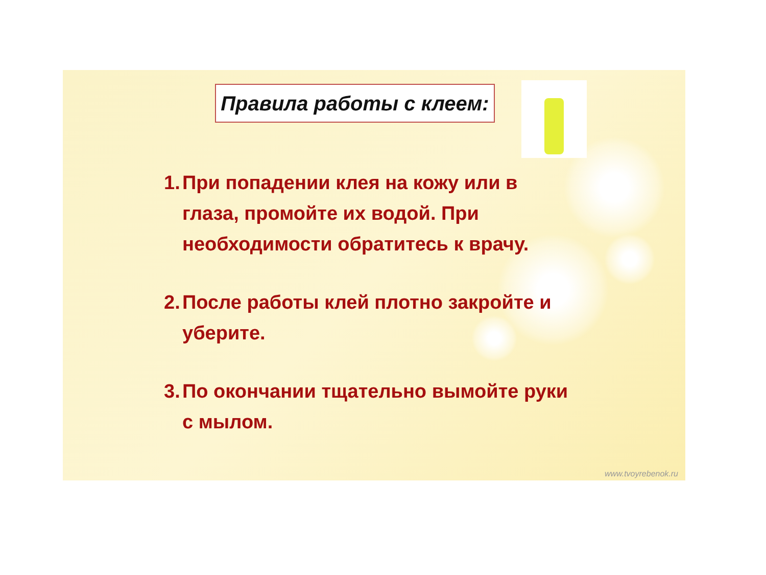Правила работы с клеем:
1. При попадении клея на кожу или в глаза, промойте их водой. При необходимости обратитесь к врачу.
2. После работы клей плотно закройте и уберите.
3. По окончании тщательно вымойте руки с мылом.
www.tvoyrebenok.ru